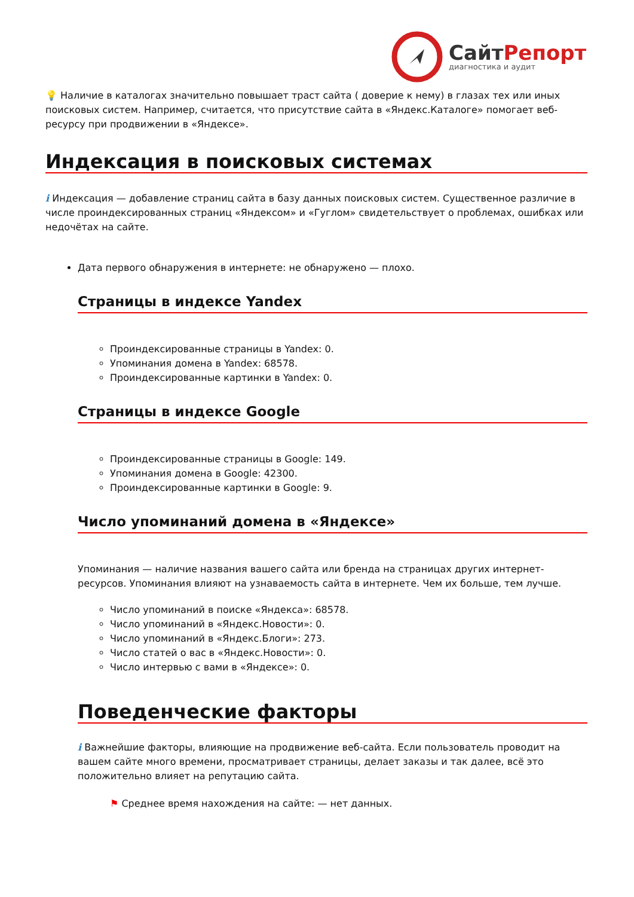СайтРепорт
диагностика и аудит
💡 Наличие в каталогах значительно повышает траст сайта ( доверие к нему) в глазах тех или иных поисковых систем. Например, считается, что присутствие сайта в «Яндекс.Каталоге» помогает веб-ресурсу при продвижении в «Яндексе».
Индексация в поисковых системах
i Индексация — добавление страниц сайта в базу данных поисковых систем. Существенное различие в числе проиндексированных страниц «Яндексом» и «Гуглом» свидетельствует о проблемах, ошибках или недочётах на сайте.
Дата первого обнаружения в интернете: не обнаружено — плохо.
Страницы в индексе Yandex
Проиндексированные страницы в Yandex: 0.
Упоминания домена в Yandex: 68578.
Проиндексированные картинки в Yandex: 0.
Страницы в индексе Google
Проиндексированные страницы в Google: 149.
Упоминания домена в Google: 42300.
Проиндексированные картинки в Google: 9.
Число упоминаний домена в «Яндексе»
Упоминания — наличие названия вашего сайта или бренда на страницах других интернет-ресурсов. Упоминания влияют на узнаваемость сайта в интернете. Чем их больше, тем лучше.
Число упоминаний в поиске «Яндекса»: 68578.
Число упоминаний в «Яндекс.Новости»: 0.
Число упоминаний в «Яндекс.Блоги»: 273.
Число статей о вас в «Яндекс.Новости»: 0.
Число интервью с вами в «Яндексе»: 0.
Поведенческие факторы
i Важнейшие факторы, влияющие на продвижение веб-сайта. Если пользователь проводит на вашем сайте много времени, просматривает страницы, делает заказы и так далее, всё это положительно влияет на репутацию сайта.
⚑ Среднее время нахождения на сайте: — нет данных.